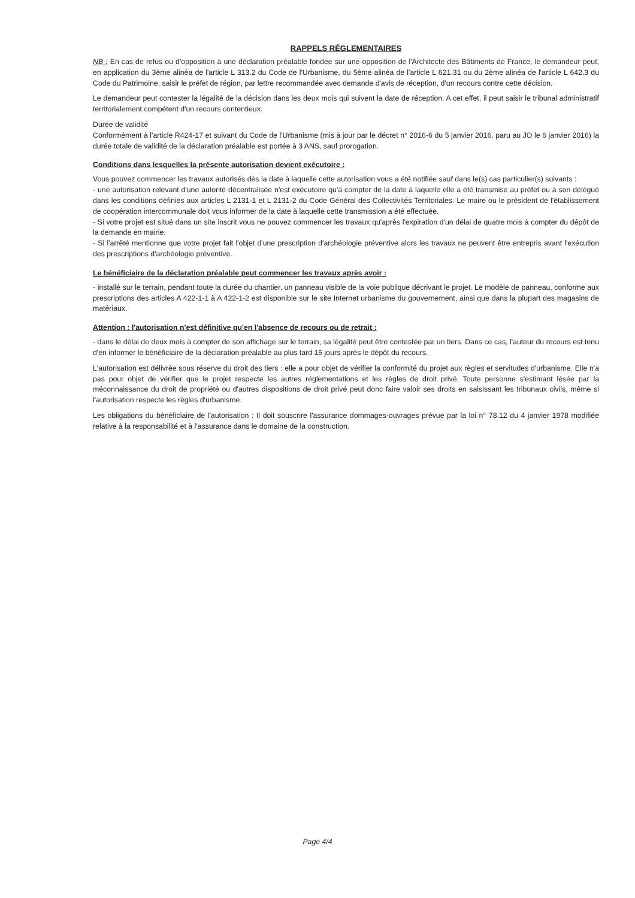RAPPELS RÉGLEMENTAIRES
NB : En cas de refus ou d'opposition à une déclaration préalable fondée sur une opposition de l'Architecte des Bâtiments de France, le demandeur peut, en application du 3ème alinéa de l'article L 313.2 du Code de l'Urbanisme, du 5ème alinéa de l'article L 621.31 ou du 2ème alinéa de l'article L 642.3 du Code du Patrimoine, saisir le préfet de région, par lettre recommandée avec demande d'avis de réception, d'un recours contre cette décision.
Le demandeur peut contester la légalité de la décision dans les deux mois qui suivent la date de réception. A cet effet, il peut saisir le tribunal administratif territorialement compétent d'un recours contentieux.
Durée de validité
Conformément à l'article R424-17 et suivant du Code de l'Urbanisme (mis à jour par le décret n° 2016-6 du 5 janvier 2016, paru au JO le 6 janvier 2016) la durée totale de validité de la déclaration préalable est portée à 3 ANS, sauf prorogation.
Conditions dans lesquelles la présente autorisation devient exécutoire :
Vous pouvez commencer les travaux autorisés dès la date à laquelle cette autorisation vous a été notifiée sauf dans le(s) cas particulier(s) suivants :
- une autorisation relevant d'une autorité décentralisée n'est exécutoire qu'à compter de la date à laquelle elle a été transmise au préfet ou à son délégué dans les conditions définies aux articles L 2131-1 et L 2131-2 du Code Général des Collectivités Territoriales. Le maire ou le président de l'établissement de coopération intercommunale doit vous informer de la date à laquelle cette transmission a été effectuée.
- Si votre projet est situé dans un site inscrit vous ne pouvez commencer les travaux qu'après l'expiration d'un délai de quatre mois à compter du dépôt de la demande en mairie.
- Si l'arrêté mentionne que votre projet fait l'objet d'une prescription d'archéologie préventive alors les travaux ne peuvent être entrepris avant l'exécution des prescriptions d'archéologie préventive.
Le bénéficiaire de la déclaration préalable peut commencer les travaux après avoir :
- installé sur le terrain, pendant toute la durée du chantier, un panneau visible de la voie publique décrivant le projet. Le modèle de panneau, conforme aux prescriptions des articles A 422-1-1 à A 422-1-2 est disponible sur le site Internet urbanisme du gouvernement, ainsi que dans la plupart des magasins de matériaux.
Attention : l'autorisation n'est définitive qu'en l'absence de recours ou de retrait :
- dans le délai de deux mois à compter de son affichage sur le terrain, sa légalité peut être contestée par un tiers. Dans ce cas, l'auteur du recours est tenu d'en informer le bénéficiaire de la déclaration préalable au plus tard 15 jours après le dépôt du recours.
L'autorisation est délivrée sous réserve du droit des tiers : elle a pour objet de vérifier la conformité du projet aux règles et servitudes d'urbanisme. Elle n'a pas pour objet de vérifier que le projet respecte les autres réglementations et les règles de droit privé. Toute personne s'estimant lésée par la méconnaissance du droit de propriété ou d'autres dispositions de droit privé peut donc faire valoir ses droits en saisissant les tribunaux civils, même si l'autorisation respecte les règles d'urbanisme.
Les obligations du bénéficiaire de l'autorisation : Il doit souscrire l'assurance dommages-ouvrages prévue par la loi n° 78.12 du 4 janvier 1978 modifiée relative à la responsabilité et à l'assurance dans le domaine de la construction.
Page 4/4